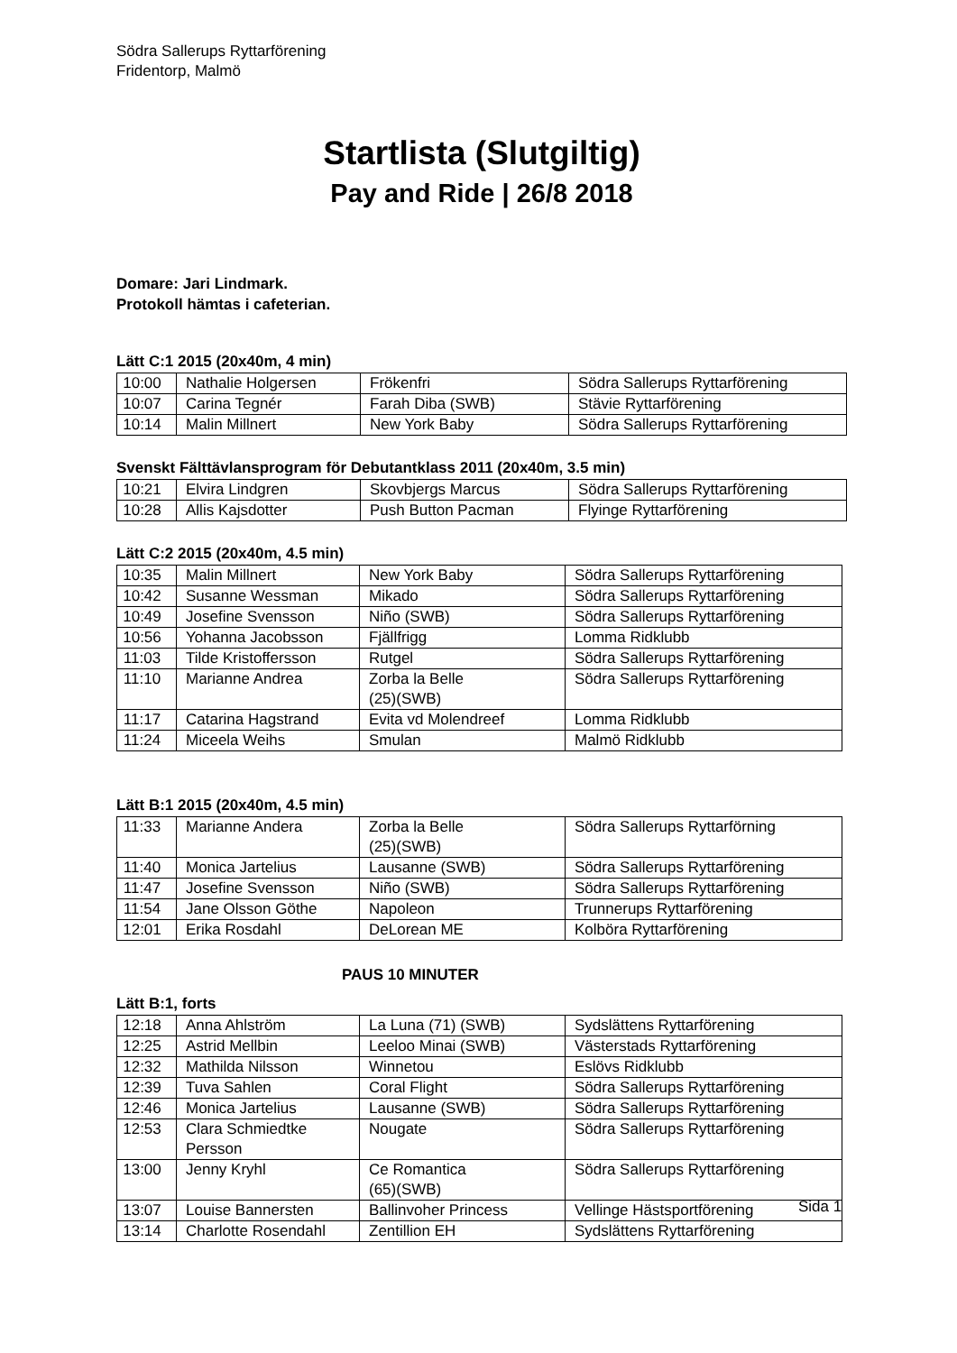Södra Sallerups Ryttarförening
Fridentorp, Malmö
Startlista (Slutgiltig)
Pay and Ride | 26/8 2018
Domare: Jari Lindmark.
Protokoll hämtas i cafeterian.
Lätt C:1 2015 (20x40m, 4 min)
| 10:00 | Nathalie Holgersen | Frökenfri | Södra Sallerups Ryttarförening |
| 10:07 | Carina Tegnér | Farah Diba (SWB) | Stävie Ryttarförening |
| 10:14 | Malin Millnert | New York Baby | Södra Sallerups Ryttarförening |
Svenskt Fälttävlansprogram för Debutantklass 2011 (20x40m, 3.5 min)
| 10:21 | Elvira Lindgren | Skovbjergs Marcus | Södra Sallerups Ryttarförening |
| 10:28 | Allis Kajsdotter | Push Button Pacman | Flyinge Ryttarförening |
Lätt C:2 2015 (20x40m, 4.5 min)
| 10:35 | Malin Millnert | New York Baby | Södra Sallerups Ryttarförening |
| 10:42 | Susanne Wessman | Mikado | Södra Sallerups Ryttarförening |
| 10:49 | Josefine Svensson | Niño (SWB) | Södra Sallerups Ryttarförening |
| 10:56 | Yohanna Jacobsson | Fjällfrigg | Lomma Ridklubb |
| 11:03 | Tilde Kristoffersson | Rutgel | Södra Sallerups Ryttarförening |
| 11:10 | Marianne Andrea | Zorba la Belle (25)(SWB) | Södra Sallerups Ryttarförening |
| 11:17 | Catarina Hagstrand | Evita vd Molendreef | Lomma Ridklubb |
| 11:24 | Miceela Weihs | Smulan | Malmö Ridklubb |
Lätt B:1 2015 (20x40m, 4.5 min)
| 11:33 | Marianne Andera | Zorba la Belle (25)(SWB) | Södra Sallerups Ryttarförning |
| 11:40 | Monica Jartelius | Lausanne (SWB) | Södra Sallerups Ryttarförening |
| 11:47 | Josefine Svensson | Niño (SWB) | Södra Sallerups Ryttarförening |
| 11:54 | Jane Olsson Göthe | Napoleon | Trunnerups Ryttarförening |
| 12:01 | Erika Rosdahl | DeLorean ME | Kolböra Ryttarförening |
PAUS 10 MINUTER
Lätt B:1, forts
| 12:18 | Anna Ahlström | La Luna (71) (SWB) | Sydslättens Ryttarförening |
| 12:25 | Astrid Mellbin | Leeloo Minai (SWB) | Västerstads Ryttarförening |
| 12:32 | Mathilda Nilsson | Winnetou | Eslövs Ridklubb |
| 12:39 | Tuva Sahlen | Coral Flight | Södra Sallerups Ryttarförening |
| 12:46 | Monica Jartelius | Lausanne (SWB) | Södra Sallerups Ryttarförening |
| 12:53 | Clara Schmiedtke Persson | Nougate | Södra Sallerups Ryttarförening |
| 13:00 | Jenny Kryhl | Ce Romantica (65)(SWB) | Södra Sallerups Ryttarförening |
| 13:07 | Louise Bannersten | Ballinvoher Princess | Vellinge Hästsportförening |
| 13:14 | Charlotte Rosendahl | Zentillion EH | Sydslättens Ryttarförening |
Sida 1